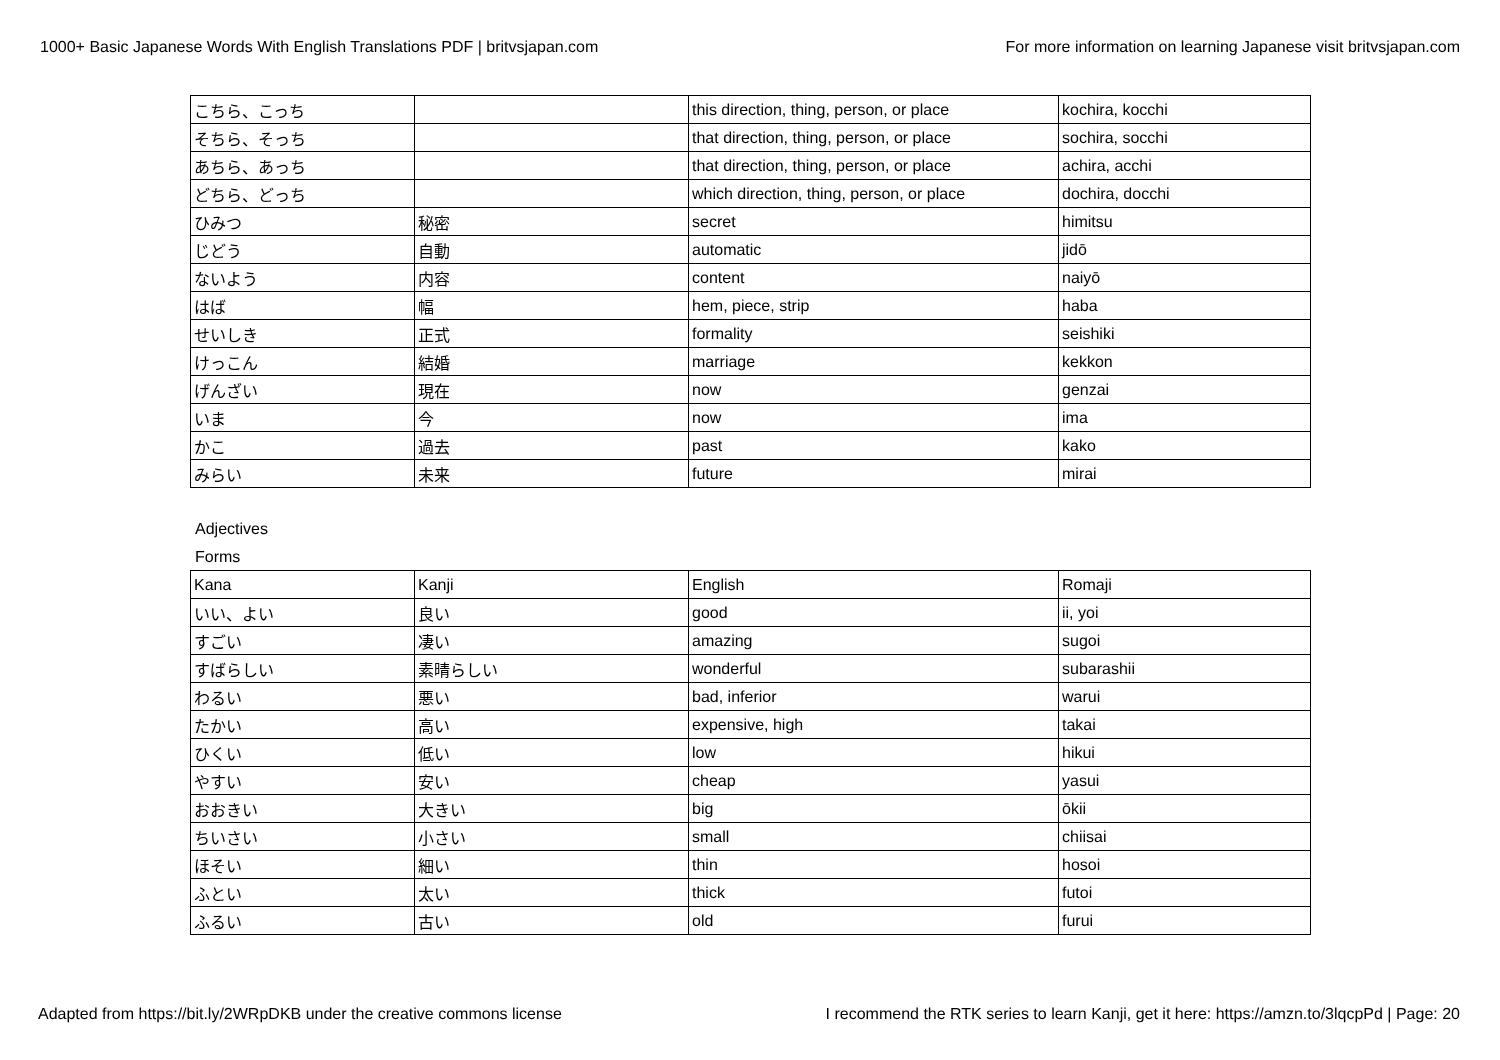1000+ Basic Japanese Words With English Translations PDF | britvsjapan.com For more information on learning Japanese visit britvsjapan.com
| こちら、こっち | | this direction, thing, person, or place | kochira, kocchi |
| そちら、そっち | | that direction, thing, person, or place | sochira, socchi |
| あちら、あっち | | that direction, thing, person, or place | achira, acchi |
| どちら、どっち | | which direction, thing, person, or place | dochira, docchi |
| ひみつ | 秘密 | secret | himitsu |
| じどう | 自動 | automatic | jidō |
| ないよう | 内容 | content | naiyō |
| はば | 幅 | hem, piece, strip | haba |
| せいしき | 正式 | formality | seishiki |
| けっこん | 結婚 | marriage | kekkon |
| げんざい | 現在 | now | genzai |
| いま | 今 | now | ima |
| かこ | 過去 | past | kako |
| みらい | 未来 | future | mirai |
Adjectives
Forms
| Kana | Kanji | English | Romaji |
| いい、よい | 良い | good | ii, yoi |
| すごい | 凄い | amazing | sugoi |
| すばらしい | 素晴らしい | wonderful | subarashii |
| わるい | 悪い | bad, inferior | warui |
| たかい | 高い | expensive, high | takai |
| ひくい | 低い | low | hikui |
| やすい | 安い | cheap | yasui |
| おおきい | 大きい | big | ōkii |
| ちいさい | 小さい | small | chiisai |
| ほそい | 細い | thin | hosoi |
| ふとい | 太い | thick | futoi |
| ふるい | 古い | old | furui |
Adapted from https://bit.ly/2WRpDKB under the creative commons license I recommend the RTK series to learn Kanji, get it here: https://amzn.to/3lqcpPd | Page: 20